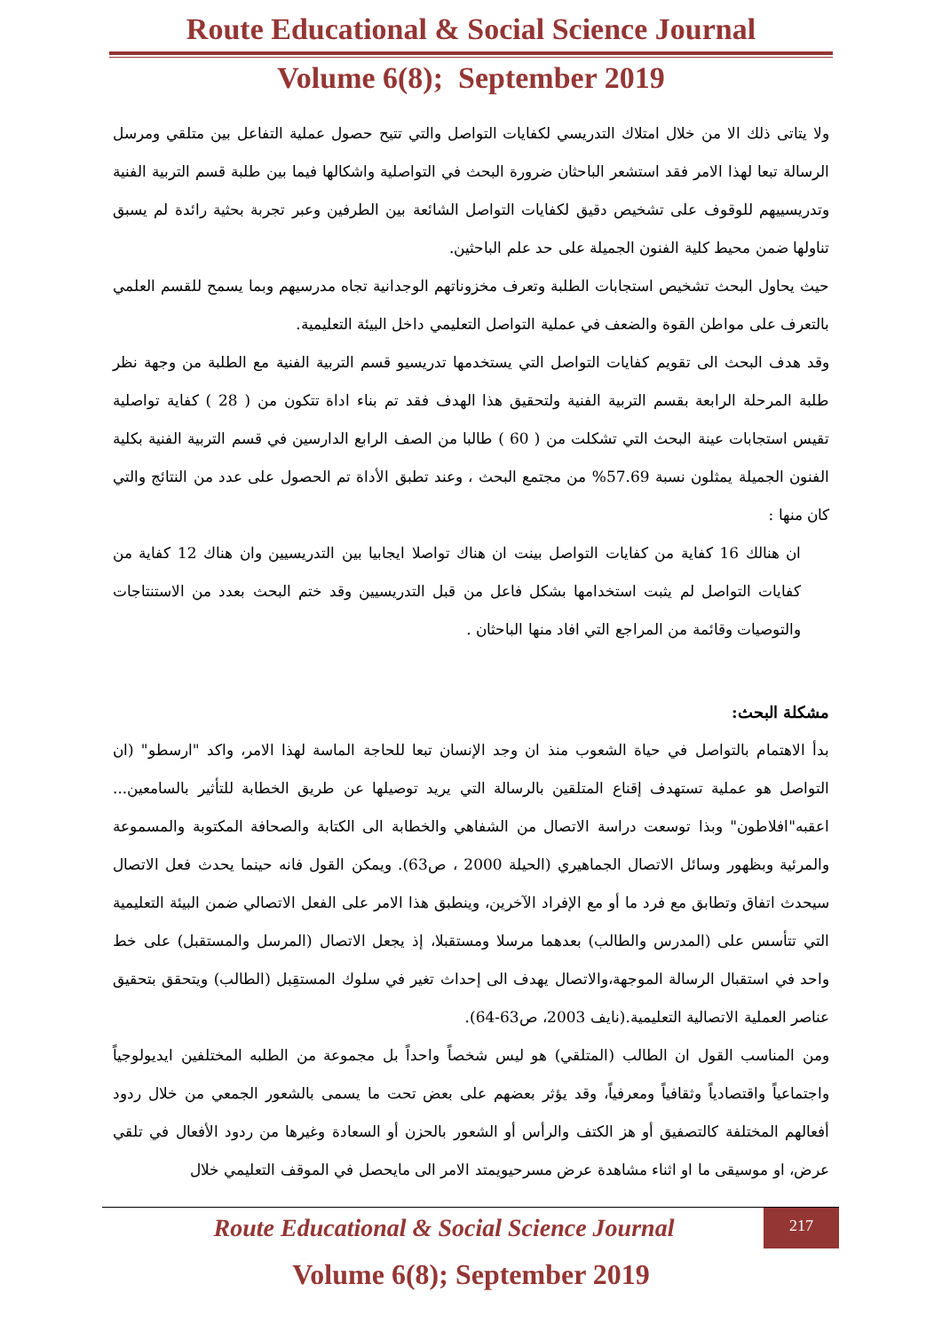Route Educational & Social Science Journal
Volume 6(8); September 2019
ولا يتاتى ذلك الا من خلال امتلاك التدريسي لكفايات التواصل والتي تتيح حصول عملية التفاعل بين متلقي ومرسل الرسالة تبعا لهذا الامر فقد استشعر الباحثان ضرورة البحث في التواصلية واشكالها فيما بين طلبة قسم التربية الفنية وتدريسييهم للوقوف على تشخيص دقيق لكفايات التواصل الشائعة بين الطرفين وعبر تجربة بحثية رائدة لم يسبق تناولها ضمن محيط كلية الفنون الجميلة على حد علم الباحثين.
حيث يحاول البحث تشخيص استجابات الطلبة وتعرف مخزوناتهم الوجدانية تجاه مدرسيهم وبما يسمح للقسم العلمي بالتعرف على مواطن القوة والضعف في عملية التواصل التعليمي داخل البيئة التعليمية.
وقد هدف البحث الى تقويم كفايات التواصل التي يستخدمها تدريسيو قسم التربية الفنية مع الطلبة من وجهة نظر طلبة المرحلة الرابعة بقسم التربية الفنية ولتحقيق هذا الهدف فقد تم بناء اداة تتكون من ( 28 ) كفاية تواصلية تقيس استجابات عينة البحث التي تشكلت من ( 60 ) طالبا من الصف الرابع الدارسين في قسم التربية الفنية بكلية الفنون الجميلة يمثلون نسبة 57.69% من مجتمع البحث ، وعند تطبق الأداة تم الحصول على عدد من النتائج والتي كان منها :
ان هنالك 16 كفاية من كفايات التواصل بينت ان هناك تواصلا ايجابيا بين التدريسيين وان هناك 12 كفاية من كفايات التواصل لم يثبت استخدامها بشكل فاعل من قبل التدريسيين وقد ختم البحث بعدد من الاستنتاجات والتوصيات وقائمة من المراجع التي افاد منها الباحثان .
مشكلة البحث:
بدأ الاهتمام بالتواصل في حياة الشعوب منذ ان وجد الإنسان تبعا للحاجة الماسة لهذا الامر، واكد "ارسطو" (ان التواصل هو عملية تستهدف إقناع المتلقين بالرسالة التي يريد توصيلها عن طريق الخطابة للتأثير بالسامعين... اعقبه"افلاطون" وبذا توسعت دراسة الاتصال من الشفاهي والخطابة الى الكتابة والصحافة المكتوبة والمسموعة والمرئية وبظهور وسائل الاتصال الجماهيري (الحيلة 2000 ، ص63). ويمكن القول فانه حينما يحدث فعل الاتصال سيحدث اتفاق وتطابق مع فرد ما أو مع الإفراد الآخرين، وينطبق هذا الامر على الفعل الاتصالي ضمن البيئة التعليمية التي تتأسس على (المدرس والطالب) بعدهما مرسلا ومستقبلا، إذ يجعل الاتصال (المرسل والمستقبل) على خط واحد في استقبال الرسالة الموجهة،والاتصال يهدف الى إحداث تغير في سلوك المستقِبل (الطالب) ويتحقق بتحقيق عناصر العملية الاتصالية التعليمية.(نايف 2003، ص63-64).
ومن المناسب القول ان الطالب (المتلقي) هو ليس شخصاً واحداً بل مجموعة من الطلبه المختلفين ايديولوجياً واجتماعياً واقتصادياً وثقافياً ومعرفياً، وقد يؤثر بعضهم على بعض تحت ما يسمى بالشعور الجمعي من خلال ردود أفعالهم المختلفة كالتصفيق أو هز الكتف والرأس أو الشعور بالحزن أو السعادة وغيرها من ردود الأفعال في تلقي عرض، او موسيقى ما او اثناء مشاهدة عرض مسرحيويمتد الامر الى مايحصل في الموقف التعليمي خلال
217
Route Educational & Social Science Journal
Volume 6(8); September 2019